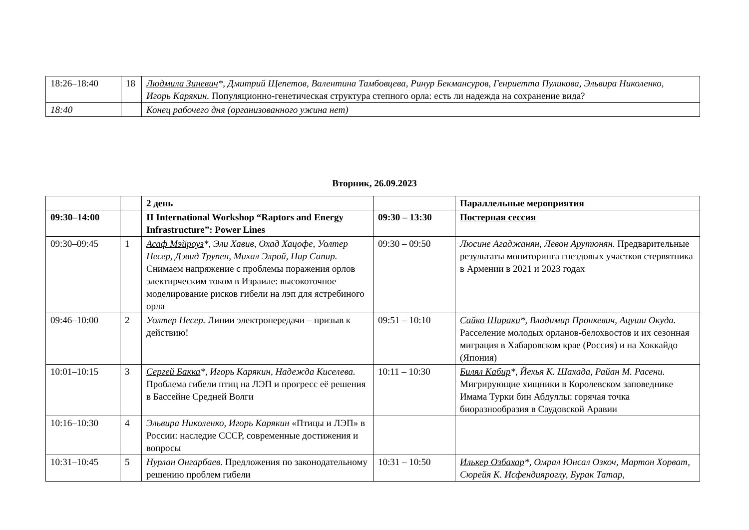| 18:26–18:40 | 18 | Людмила Зиневич *, Дмитрий Щепетов, Валентина Тамбовцева, Ринур Бекмансуров, Генриетта Пуликова, Эльвира Николенко, Игорь Карякин. Популяционно-генетическая структура степного орла: есть ли надежда на сохранение вида? |
| 18:40 | | Конец рабочего дня (организованного ужина нет) |
Вторник, 26.09.2023
| | | 2 день | | Параллельные мероприятия |
| --- | --- | --- | --- | --- |
| 09:30–14:00 | | II International Workshop “Raptors and Energy Infrastructure”: Power Lines | 09:30 – 13:30 | Постерная сессия |
| 09:30–09:45 | 1 | Асаф Мэйроуз *, Эли Хавив, Охад Хацофе, Уолтер Несер, Дэвид Трупен, Михал Элрой, Нир Сапир. Снимаем напряжение с проблемы поражения орлов электирческим током в Израиле: высокоточное моделирование рисков гибели на лэп для ястребиного орла | 09:30 – 09:50 | Люсине Агаджанян, Левон Арутюнян. Предварительные результаты мониторинга гнездовых участков стервятника в Армении в 2021 и 2023 годах |
| 09:46–10:00 | 2 | Уолтер Несер. Линии электропередачи – призыв к действию! | 09:51 – 10:10 | Сайко Шираки *, Владимир Пронкевич, Ацуши Окуда. Расселение молодых орланов-белохвостов и их сезонная миграция в Хабаровском крае (Россия) и на Хоккайдо (Япония) |
| 10:01–10:15 | 3 | Сергей Бакка *, Игорь Карякин, Надежда Киселева. Проблема гибели птиц на ЛЭП и прогресс её решения в Бассейне Средней Волги | 10:11 – 10:30 | Билял Кабир *, Йехья К. Шахада, Райан М. Расени. Мигрирующие хищники в Королевском заповеднике Имама Турки бин Абдуллы: горячая точка биоразнообразия в Саудовской Аравии |
| 10:16–10:30 | 4 | Эльвира Николенко, Игорь Карякин «Птицы и ЛЭП» в России: наследие СССР, современные достижения и вопросы | | |
| 10:31–10:45 | 5 | Нурлан Онгарбаев. Предложения по законодательному решению проблем гибели | 10:31 – 10:50 | Илькер Озбахар *, Омрал Юнсал Озкоч, Мартон Хорват, Сюрейя К. Исфендияроглу, Бурак Татар, |